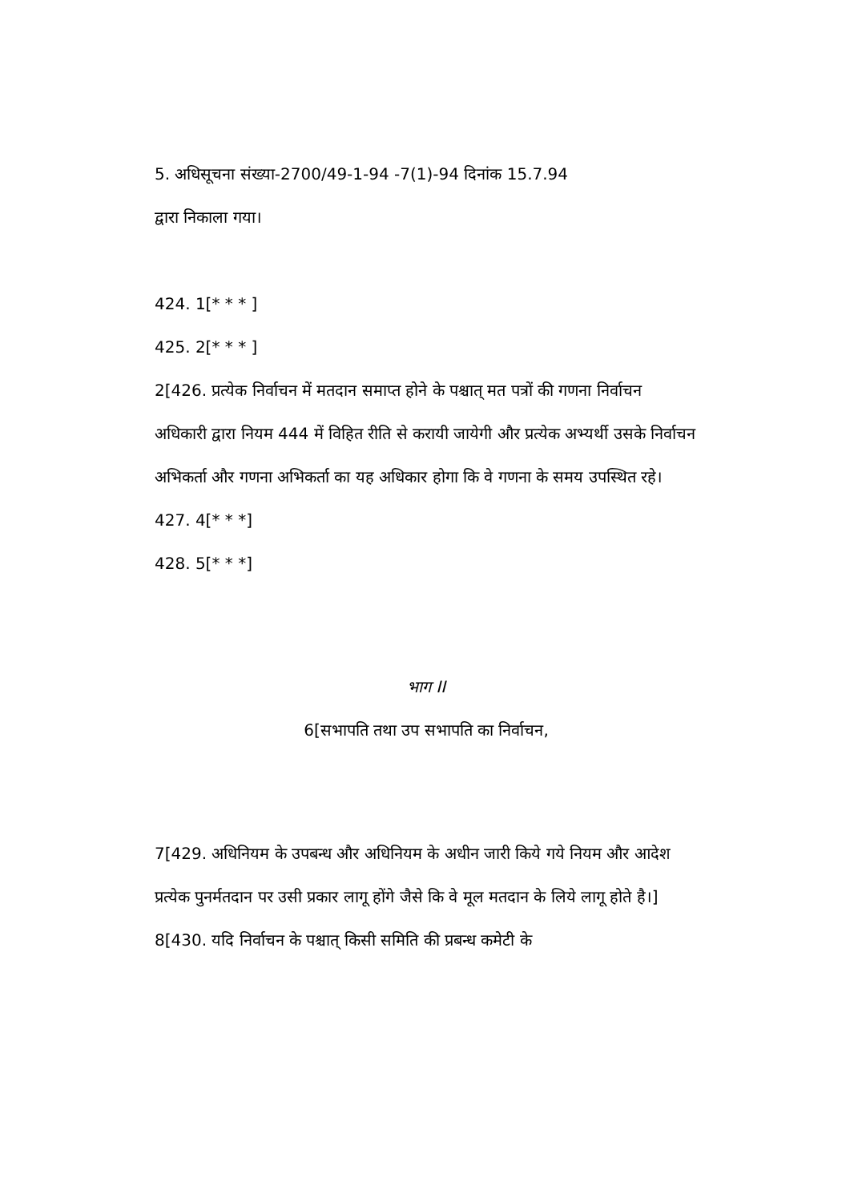5. अधिसूचना संख्या-2700/49-1-94 -7(1)-94 दिनांक 15.7.94
द्वारा निकाला गया।
424. 1[* * * ]
425. 2[* * * ]
2[426. प्रत्येक निर्वाचन में मतदान समाप्त होने के पश्चात् मत पत्रों की गणना निर्वाचन अधिकारी द्वारा नियम 444 में विहित रीति से करायी जायेगी और प्रत्येक अभ्यर्थी उसके निर्वाचन अभिकर्ता और गणना अभिकर्ता का यह अधिकार होगा कि वे गणना के समय उपस्थित रहे।
427. 4[* * *]
428. 5[* * *]
भाग II
6[सभापति तथा उप सभापति का निर्वाचन,
7[429. अधिनियम के उपबन्ध और अधिनियम के अधीन जारी किये गये नियम और आदेश प्रत्येक पुनर्मतदान पर उसी प्रकार लागू होंगे जैसे कि वे मूल मतदान के लिये लागू होते है।]
8[430. यदि निर्वाचन के पश्चात् किसी समिति की प्रबन्ध कमेटी के